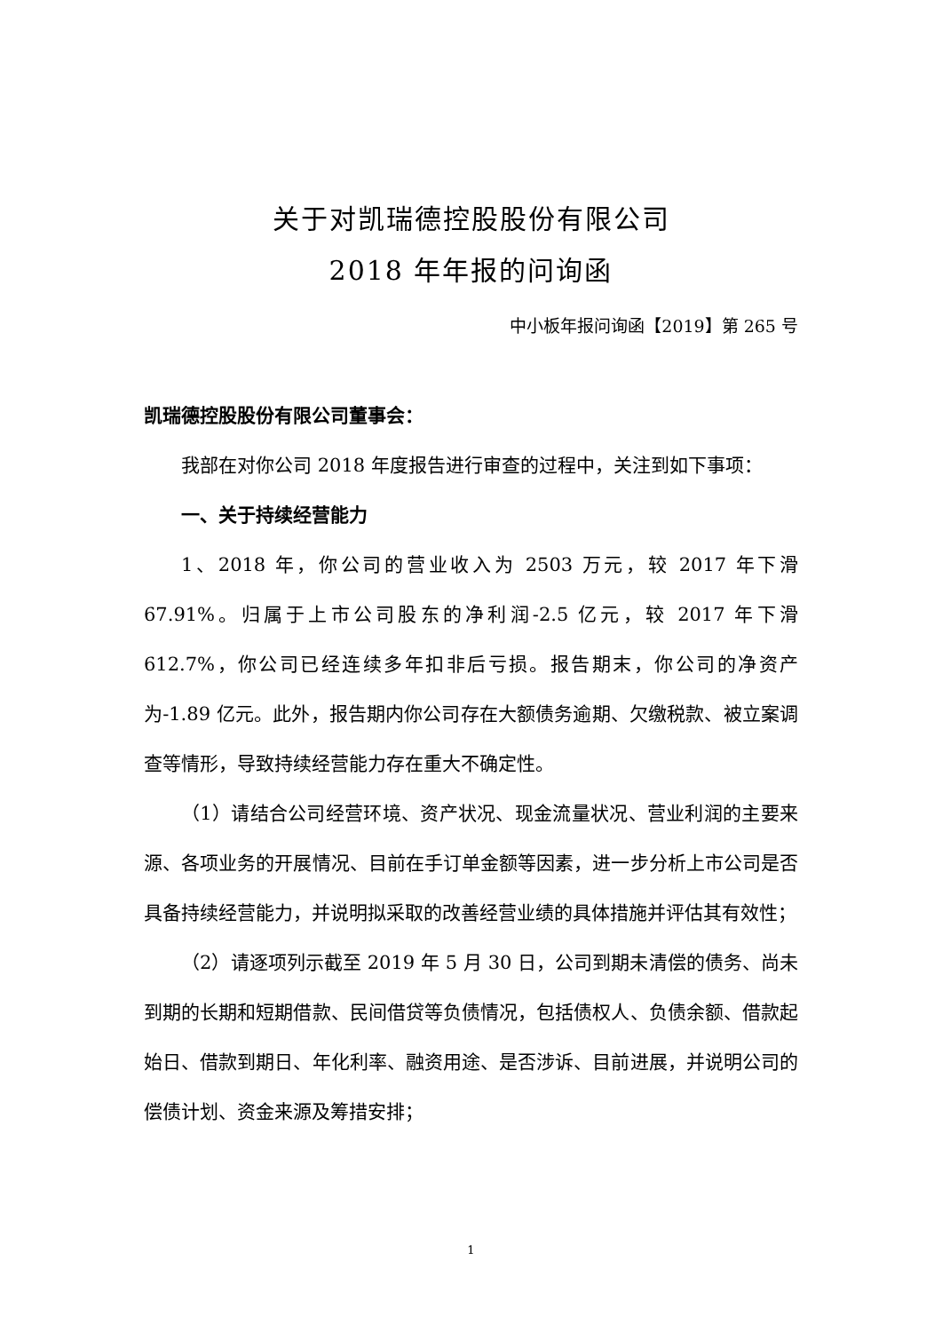关于对凯瑞德控股股份有限公司
2018 年年报的问询函
中小板年报问询函【2019】第 265 号
凯瑞德控股股份有限公司董事会：
我部在对你公司 2018 年度报告进行审查的过程中，关注到如下事项：
一、关于持续经营能力
1、2018 年，你公司的营业收入为 2503 万元，较 2017 年下滑 67.91%。归属于上市公司股东的净利润-2.5 亿元，较 2017 年下滑 612.7%，你公司已经连续多年扣非后亏损。报告期末，你公司的净资产为-1.89 亿元。此外，报告期内你公司存在大额债务逾期、欠缴税款、被立案调查等情形，导致持续经营能力存在重大不确定性。
（1）请结合公司经营环境、资产状况、现金流量状况、营业利润的主要来源、各项业务的开展情况、目前在手订单金额等因素，进一步分析上市公司是否具备持续经营能力，并说明拟采取的改善经营业绩的具体措施并评估其有效性；
（2）请逐项列示截至 2019 年 5 月 30 日，公司到期未清偿的债务、尚未到期的长期和短期借款、民间借贷等负债情况，包括债权人、负债余额、借款起始日、借款到期日、年化利率、融资用途、是否涉诉、目前进展，并说明公司的偿债计划、资金来源及筹措安排；
1